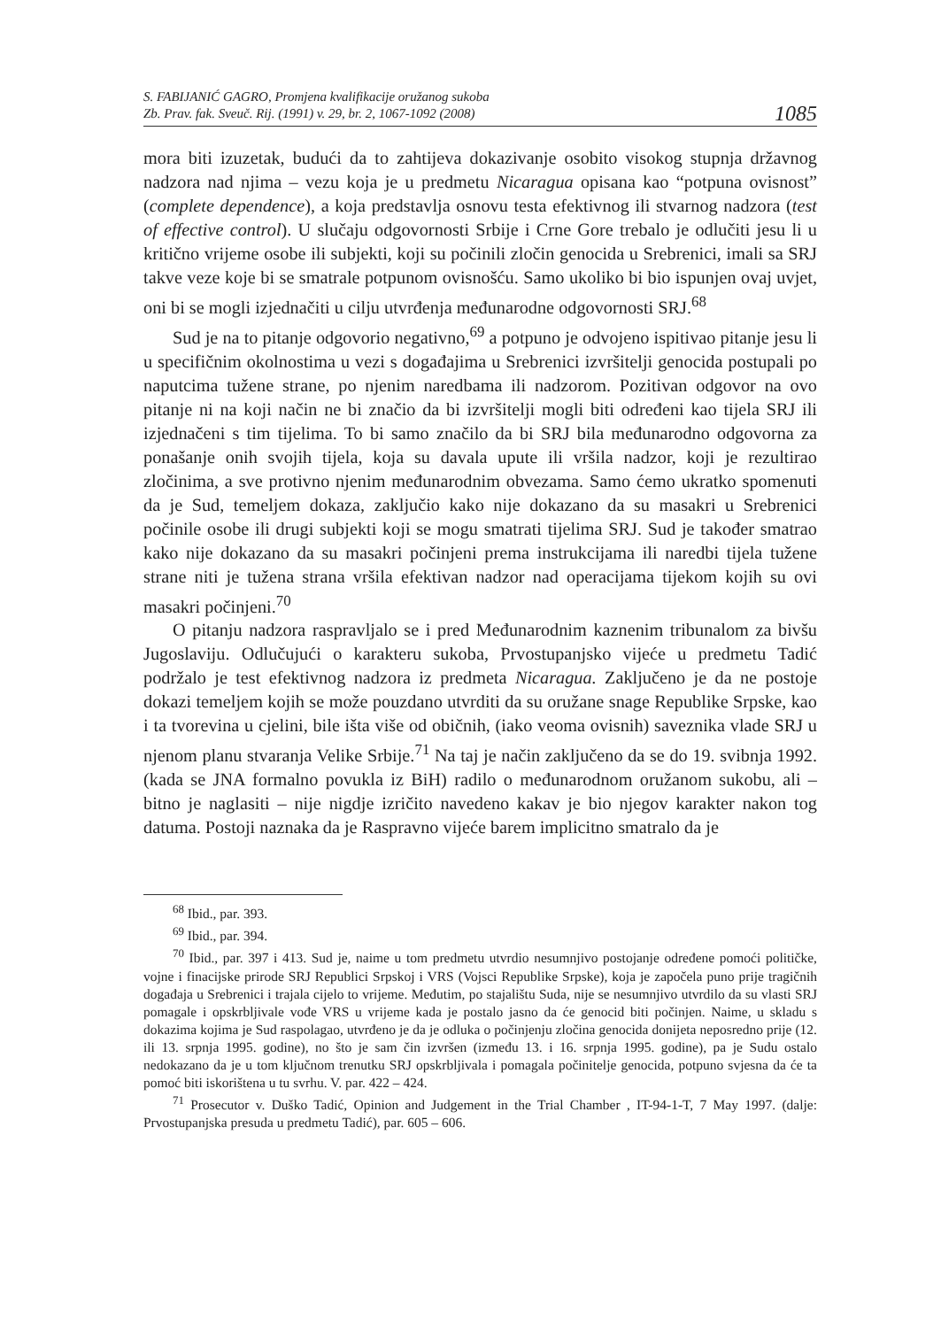S. FABIJANIĆ GAGRO, Promjena kvalifikacije oružanog sukoba
Zb. Prav. fak. Sveuč. Rij. (1991) v. 29, br. 2, 1067-1092 (2008)
1085
mora biti izuzetak, budući da to zahtijeva dokazivanje osobito visokog stupnja državnog nadzora nad njima – vezu koja je u predmetu Nicaragua opisana kao “potpuna ovisnost” (complete dependence), a koja predstavlja osnovu testa efektivnog ili stvarnog nadzora (test of effective control). U slučaju odgovornosti Srbije i Crne Gore trebalo je odlučiti jesu li u kritično vrijeme osobe ili subjekti, koji su počinili zločin genocida u Srebrenici, imali sa SRJ takve veze koje bi se smatrale potpunom ovisnošću. Samo ukoliko bi bio ispunjen ovaj uvjet, oni bi se mogli izjednačiti u cilju utvrđenja međunarodne odgovornosti SRJ.<sup>68</sup>
Sud je na to pitanje odgovorio negativno,<sup>69</sup> a potpuno je odvojeno ispitivao pitanje jesu li u specifičnim okolnostima u vezi s događajima u Srebrenici izvršitelji genocida postupali po naputcima tužene strane, po njenim naredbama ili nadzorom. Pozitivan odgovor na ovo pitanje ni na koji način ne bi značio da bi izvršitelji mogli biti određeni kao tijela SRJ ili izjednačeni s tim tijelima. To bi samo značilo da bi SRJ bila međunarodno odgovorna za ponašanje onih svojih tijela, koja su davala upute ili vršila nadzor, koji je rezultirao zločinima, a sve protivno njenim međunarodnim obvezama. Samo ćemo ukratko spomenuti da je Sud, temeljem dokaza, zaključio kako nije dokazano da su masakri u Srebrenici počinile osobe ili drugi subjekti koji se mogu smatrati tijelima SRJ. Sud je također smatrao kako nije dokazano da su masakri počinjeni prema instrukcijama ili naredbi tijela tužene strane niti je tužena strana vršila efektivan nadzor nad operacijama tijekom kojih su ovi masakri počinjeni.<sup>70</sup>
O pitanju nadzora raspravljalo se i pred Međunarodnim kaznenim tribunalom za bivšu Jugoslaviju. Odlučujući o karakteru sukoba, Prvostupanjsko vijeće u predmetu Tadić podržalo je test efektivnog nadzora iz predmeta Nicaragua. Zaključeno je da ne postoje dokazi temeljem kojih se može pouzdano utvrditi da su oružane snage Republike Srpske, kao i ta tvorevina u cjelini, bile išta više od običnih, (iako veoma ovisnih) saveznika vlade SRJ u njenom planu stvaranja Velike Srbije.<sup>71</sup> Na taj je način zaključeno da se do 19. svibnja 1992. (kada se JNA formalno povukla iz BiH) radilo o međunarodnom oružanom sukobu, ali – bitno je naglasiti – nije nigdje izričito navedeno kakav je bio njegov karakter nakon tog datuma. Postoji naznaka da je Raspravno vijeće barem implicitno smatralo da je
<sup>68</sup> Ibid., par. 393.
<sup>69</sup> Ibid., par. 394.
<sup>70</sup> Ibid., par. 397 i 413. Sud je, naime u tom predmetu utvrdio nesumnjivo postojanje određene pomoći političke, vojne i finacijske prirode SRJ Republici Srpskoj i VRS (Vojsci Republike Srpske), koja je započela puno prije tragičnih događaja u Srebrenici i trajala cijelo to vrijeme. Međutim, po stajalištu Suda, nije se nesumnjivo utvrdilo da su vlasti SRJ pomagale i opskrbljivale vođe VRS u vrijeme kada je postalo jasno da će genocid biti počinjen. Naime, u skladu s dokazima kojima je Sud raspolagao, utvrđeno je da je odluka o počinjenju zločina genocida donijeta neposredno prije (12. ili 13. srpnja 1995. godine), no što je sam čin izvršen (između 13. i 16. srpnja 1995. godine), pa je Sudu ostalo nedokazano da je u tom ključnom trenutku SRJ opskrbljivala i pomagala počinitelje genocida, potpuno svjesna da će ta pomoć biti iskorištena u tu svrhu. V. par. 422 – 424.
<sup>71</sup> Prosecutor v. Duško Tadić, Opinion and Judgement in the Trial Chamber , IT-94-1-T, 7 May 1997. (dalje: Prvostupanjska presuda u predmetu Tadić), par. 605 – 606.